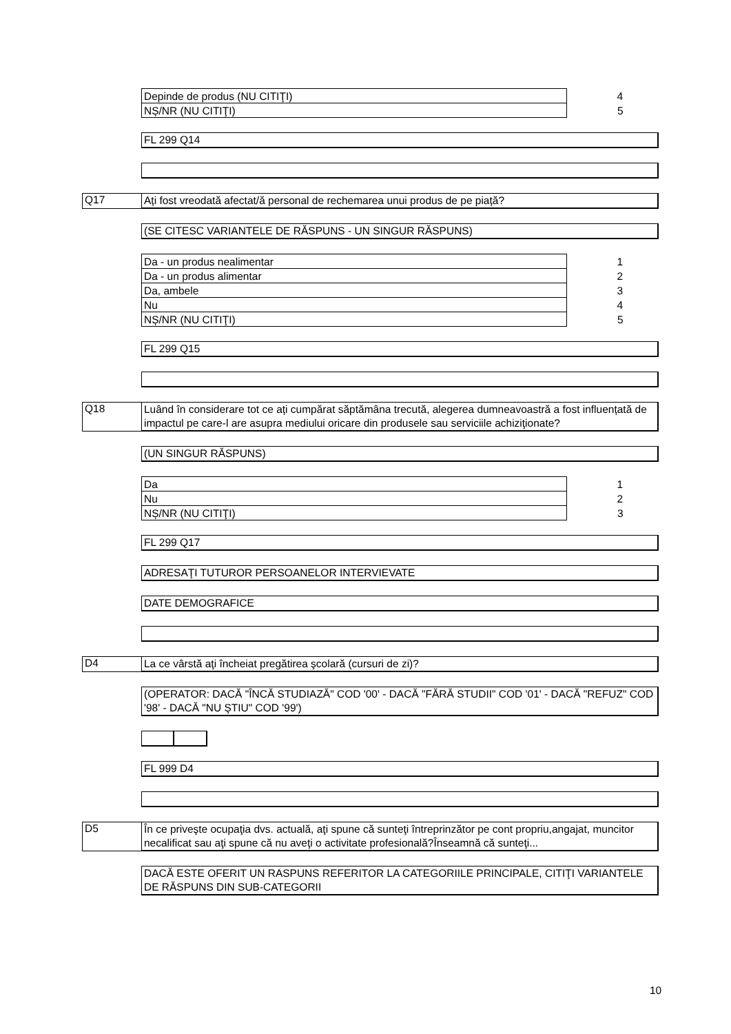| Depinde de produs (NU CITIŢI) | 4 |
| NȘ/NR (NU CITIŢI) | 5 |
FL 299 Q14
Q17
Ați fost vreodată afectat/ă personal de rechemarea unui produs de pe piață?
(SE CITESC VARIANTELE DE RĂSPUNS - UN SINGUR RĂSPUNS)
| Da - un produs nealimentar | 1 |
| Da - un produs alimentar | 2 |
| Da, ambele | 3 |
| Nu | 4 |
| NȘ/NR (NU CITIŢI) | 5 |
FL 299 Q15
Q18
Luând în considerare tot ce ați cumpărat săptămâna trecută, alegerea dumneavoastră a fost influențată de impactul pe care-l are asupra mediului oricare din produsele sau serviciile achiziţionate?
(UN SINGUR RĂSPUNS)
| Da | 1 |
| Nu | 2 |
| NȘ/NR (NU CITIŢI) | 3 |
FL 299 Q17
ADRESAŢI TUTUROR PERSOANELOR INTERVIEVATE
DATE DEMOGRAFICE
D4
La ce vârstă aţi încheiat pregătirea şcolară (cursuri de zi)?
(OPERATOR: DACĂ "ÎNCĂ STUDIAZĂ" COD '00' - DACĂ "FĂRĂ STUDII" COD '01' - DACĂ "REFUZ" COD '98' - DACĂ "NU ŞTIU" COD '99')
FL 999 D4
D5
În ce priveşte ocupaţia dvs. actuală, aţi spune că sunteţi întreprinzător pe cont propriu,angajat, muncitor necalificat sau aţi spune că nu aveţi o activitate profesională?Înseamnă că sunteţi...
DACĂ ESTE OFERIT UN RASPUNS REFERITOR LA CATEGORIILE PRINCIPALE, CITIŢI VARIANTELE DE RĂSPUNS DIN SUB-CATEGORII
10